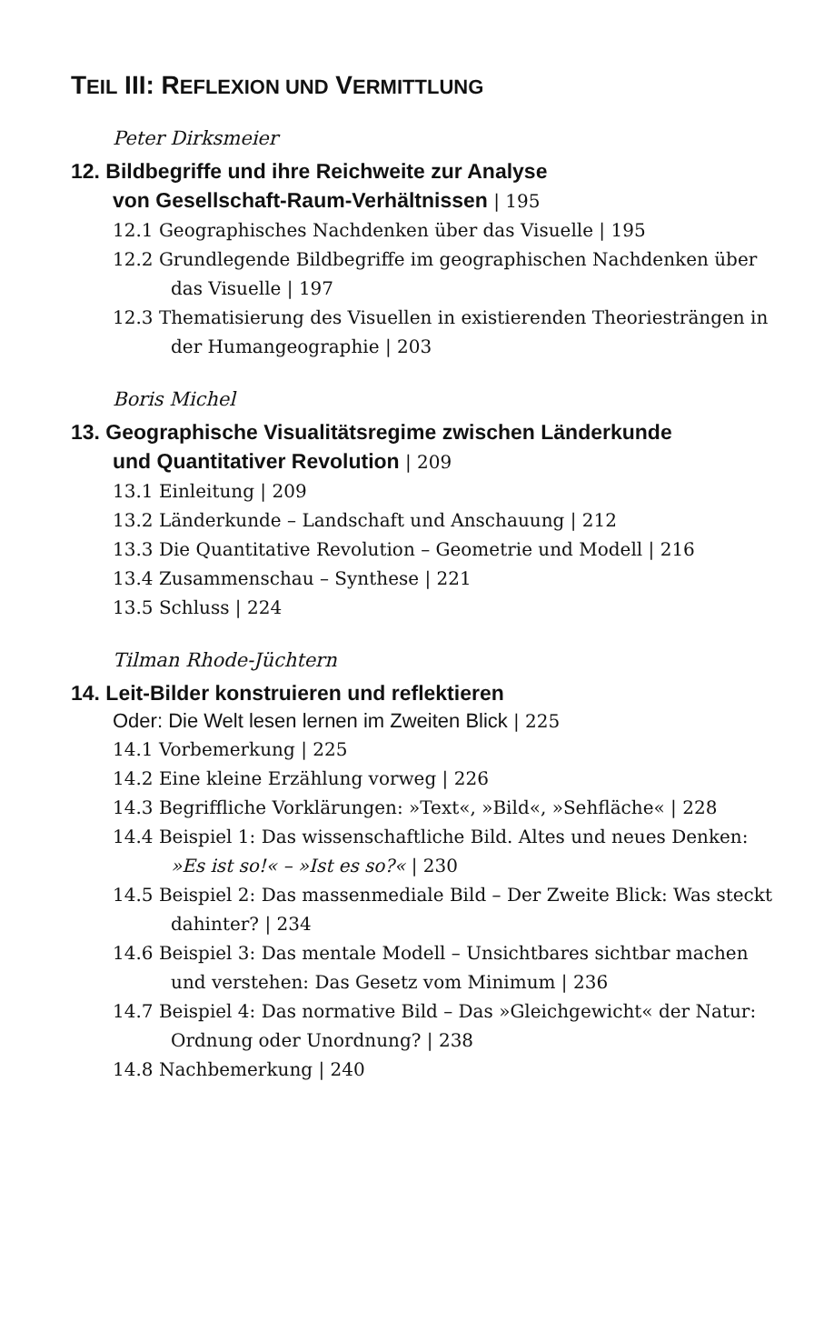TEIL III: REFLEXION UND VERMITTLUNG
Peter Dirksmeier
12. Bildbegriffe und ihre Reichweite zur Analyse
von Gesellschaft-Raum-Verhältnissen | 195
12.1 Geographisches Nachdenken über das Visuelle | 195
12.2 Grundlegende Bildbegriffe im geographischen Nachdenken über das Visuelle | 197
12.3 Thematisierung des Visuellen in existierenden Theoriesträngen in der Humangeographie | 203
Boris Michel
13. Geographische Visualitätsregime zwischen Länderkunde
und Quantitativer Revolution | 209
13.1 Einleitung | 209
13.2 Länderkunde – Landschaft und Anschauung | 212
13.3 Die Quantitative Revolution – Geometrie und Modell | 216
13.4 Zusammenschau – Synthese | 221
13.5 Schluss | 224
Tilman Rhode-Jüchtern
14. Leit-Bilder konstruieren und reflektieren
Oder: Die Welt lesen lernen im Zweiten Blick | 225
14.1 Vorbemerkung | 225
14.2 Eine kleine Erzählung vorweg | 226
14.3 Begriffliche Vorklärungen: »Text«, »Bild«, »Sehfläche« | 228
14.4 Beispiel 1: Das wissenschaftliche Bild. Altes und neues Denken: »Es ist so!« – »Ist es so?« | 230
14.5 Beispiel 2: Das massenmediale Bild – Der Zweite Blick: Was steckt dahinter? | 234
14.6 Beispiel 3: Das mentale Modell – Unsichtbares sichtbar machen und verstehen: Das Gesetz vom Minimum | 236
14.7 Beispiel 4: Das normative Bild – Das »Gleichgewicht« der Natur: Ordnung oder Unordnung? | 238
14.8 Nachbemerkung | 240